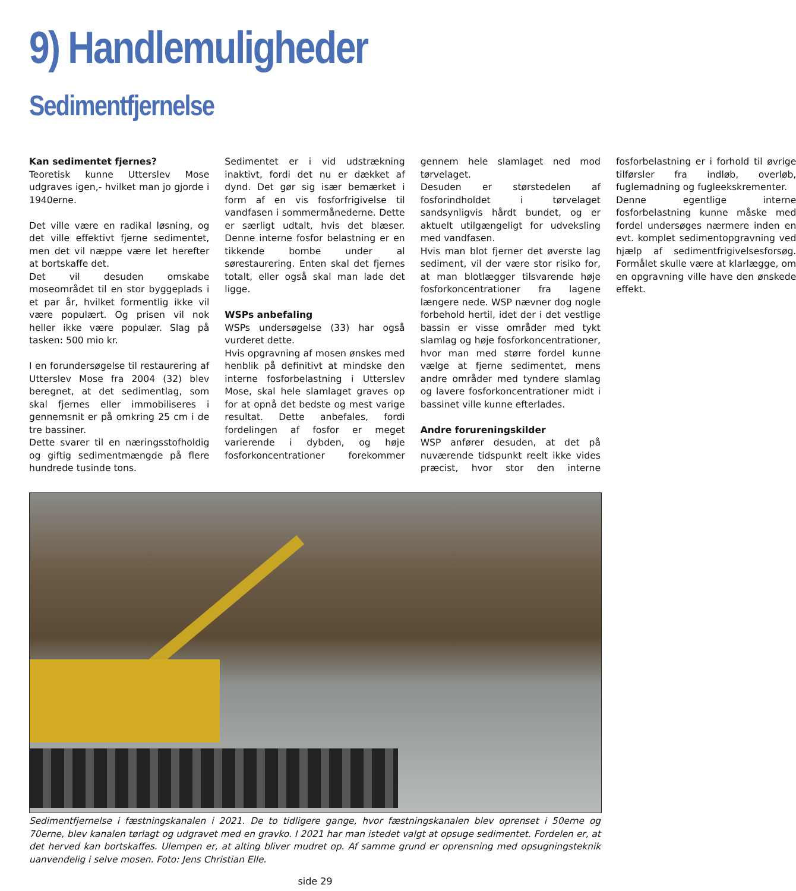9) Handlemuligheder
Sedimentfjernelse
Kan sedimentet fjernes?
Teoretisk kunne Utterslev Mose udgraves igen,- hvilket man jo gjorde i 1940erne.
Det ville være en radikal løsning, og det ville effektivt fjerne sedimentet, men det vil næppe være let herefter at bortskaffe det.
Det vil desuden omskabe moseområdet til en stor byggeplads i et par år, hvilket formentlig ikke vil være populært. Og prisen vil nok heller ikke være populær. Slag på tasken: 500 mio kr.
I en forundersøgelse til restaurering af Utterslev Mose fra 2004 (32) blev beregnet, at det sedimentlag, som skal fjernes eller immobiliseres i gennemsnit er på omkring 25 cm i de tre bassiner.
Dette svarer til en næringsstofholdig og giftig sedimentmængde på flere hundrede tusinde tons.
Sedimentet er i vid udstrækning inaktivt, fordi det nu er dækket af dynd. Det gør sig især bemærket i form af en vis fosforfrigivelse til vandfasen i sommermånederne. Dette er særligt udtalt, hvis det blæser. Denne interne fosfor belastning er en tikkende bombe under al sørestaurering. Enten skal det fjernes totalt, eller også skal man lade det ligge.
WSPs anbefaling
WSPs undersøgelse (33) har også vurderet dette.
Hvis opgravning af mosen ønskes med henblik på definitivt at mindske den interne fosforbelastning i Utterslev Mose, skal hele slamlaget graves op for at opnå det bedste og mest varige resultat. Dette anbefales, fordi fordelingen af fosfor er meget varierende i dybden, og høje fosforkoncentrationer forekommer gennem hele slamlaget ned mod tørvelaget.
Desuden er størstedelen af fosforindholdet i tørvelaget sandsynligvis hårdt bundet, og er aktuelt utilgængeligt for udveksling med vandfasen.
Hvis man blot fjerner det øverste lag sediment, vil der være stor risiko for, at man blotlægger tilsvarende høje fosforkoncentrationer fra lagene længere nede. WSP nævner dog nogle forbehold hertil, idet der i det vestlige bassin er visse områder med tykt slamlag og høje fosforkoncentrationer, hvor man med større fordel kunne vælge at fjerne sedimentet, mens andre områder med tyndere slamlag og lavere fosforkoncentrationer midt i bassinet ville kunne efterlades.
Andre forureningskilder
WSP anfører desuden, at det på nuværende tidspunkt reelt ikke vides præcist, hvor stor den interne fosforbelastning er i forhold til øvrige tilførsler fra indløb, overløb, fuglemadning og fugleekskrementer.
Denne egentlige interne fosforbelastning kunne måske med fordel undersøges nærmere inden en evt. komplet sedimentopgravning ved hjælp af sedimentfrigivelsesforsøg. Formålet skulle være at klarlægge, om en opgravning ville have den ønskede effekt.
Sedimentfjernelse i fæstningskanalen i 2021. De to tidligere gange, hvor fæstningskanalen blev oprenset i 50erne og 70erne, blev kanalen tørlagt og udgravet med en gravko. I 2021 har man istedet valgt at opsuge sedimentet. Fordelen er, at det herved kan bortskaffes. Ulempen er, at alting bliver mudret op. Af samme grund er oprensning med opsugningsteknik uanvendelig i selve mosen. Foto: Jens Christian Elle.
side 29